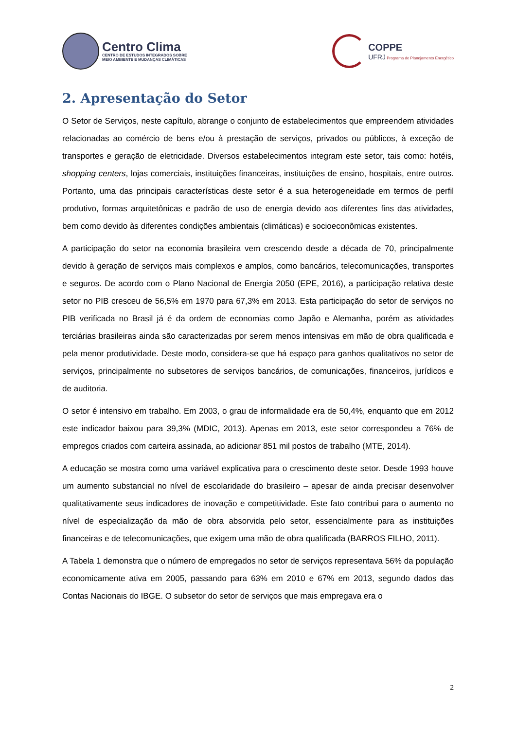Centro Clima
CENTRO DE ESTUDOS INTEGRADOS SOBRE
MEIO AMBIENTE E MUDANÇAS CLIMÁTICAS
COPPE
UFRJ Programa de Planejamento Energético
2. Apresentação do Setor
O Setor de Serviços, neste capítulo, abrange o conjunto de estabelecimentos que empreendem atividades relacionadas ao comércio de bens e/ou à prestação de serviços, privados ou públicos, à exceção de transportes e geração de eletricidade. Diversos estabelecimentos integram este setor, tais como: hotéis, shopping centers, lojas comerciais, instituições financeiras, instituições de ensino, hospitais, entre outros. Portanto, uma das principais características deste setor é a sua heterogeneidade em termos de perfil produtivo, formas arquitetônicas e padrão de uso de energia devido aos diferentes fins das atividades, bem como devido às diferentes condições ambientais (climáticas) e socioeconômicas existentes.
A participação do setor na economia brasileira vem crescendo desde a década de 70, principalmente devido à geração de serviços mais complexos e amplos, como bancários, telecomunicações, transportes e seguros. De acordo com o Plano Nacional de Energia 2050 (EPE, 2016), a participação relativa deste setor no PIB cresceu de 56,5% em 1970 para 67,3% em 2013. Esta participação do setor de serviços no PIB verificada no Brasil já é da ordem de economias como Japão e Alemanha, porém as atividades terciárias brasileiras ainda são caracterizadas por serem menos intensivas em mão de obra qualificada e pela menor produtividade. Deste modo, considera-se que há espaço para ganhos qualitativos no setor de serviços, principalmente no subsetores de serviços bancários, de comunicações, financeiros, jurídicos e de auditoria.
O setor é intensivo em trabalho. Em 2003, o grau de informalidade era de 50,4%, enquanto que em 2012 este indicador baixou para 39,3% (MDIC, 2013). Apenas em 2013, este setor correspondeu a 76% de empregos criados com carteira assinada, ao adicionar 851 mil postos de trabalho (MTE, 2014).
A educação se mostra como uma variável explicativa para o crescimento deste setor. Desde 1993 houve um aumento substancial no nível de escolaridade do brasileiro – apesar de ainda precisar desenvolver qualitativamente seus indicadores de inovação e competitividade. Este fato contribui para o aumento no nível de especialização da mão de obra absorvida pelo setor, essencialmente para as instituições financeiras e de telecomunicações, que exigem uma mão de obra qualificada (BARROS FILHO, 2011).
A Tabela 1 demonstra que o número de empregados no setor de serviços representava 56% da população economicamente ativa em 2005, passando para 63% em 2010 e 67% em 2013, segundo dados das Contas Nacionais do IBGE. O subsetor do setor de serviços que mais empregava era o
2